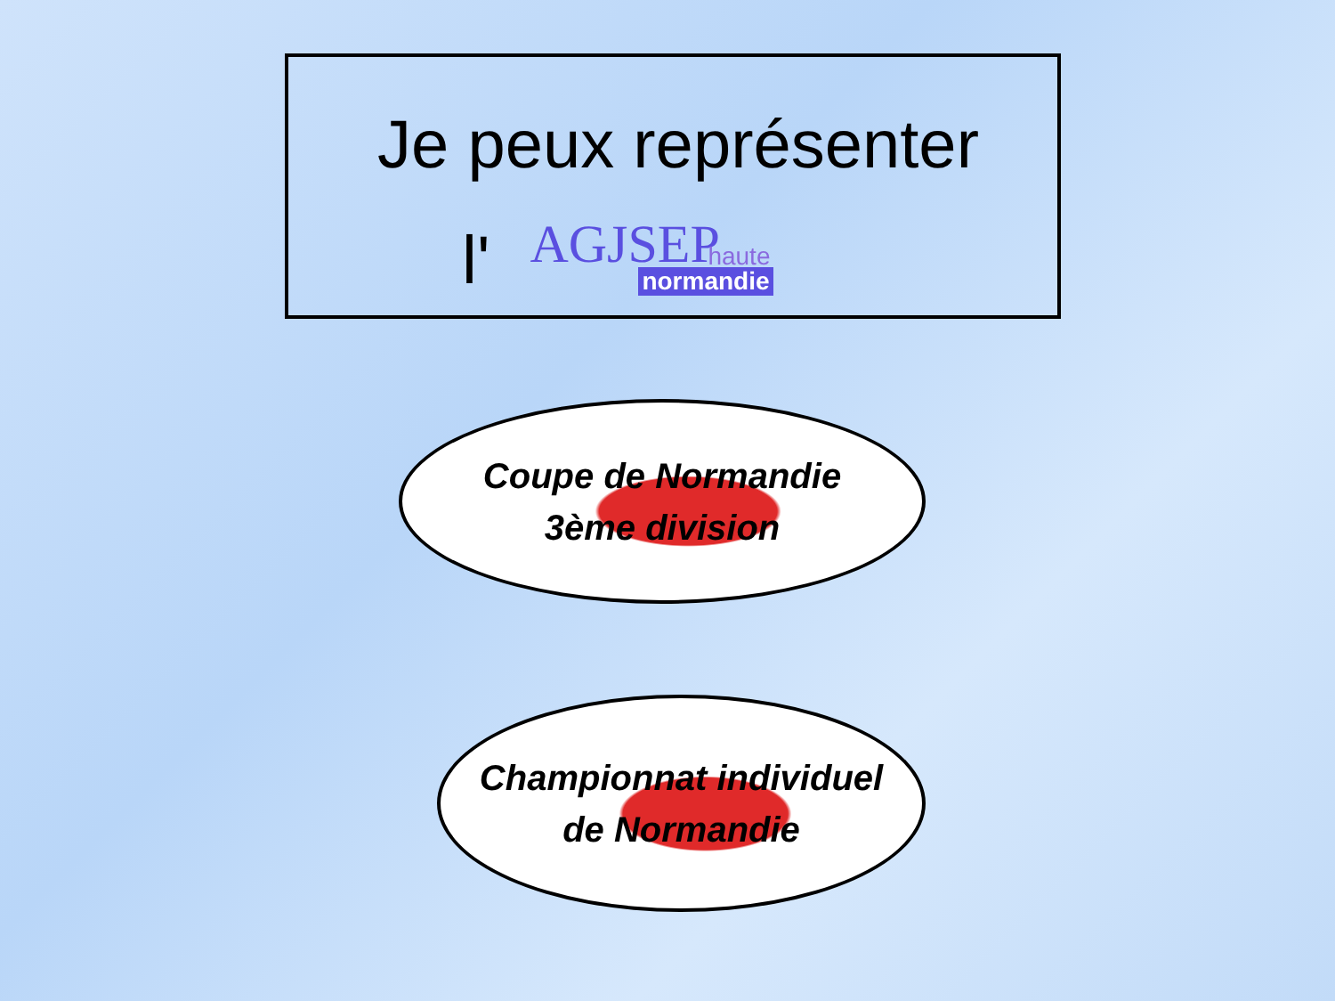Je peux représenter
l'
AGJSEP haute
normandie
Coupe de Normandie
3ème division
Championnat individuel
de Normandie